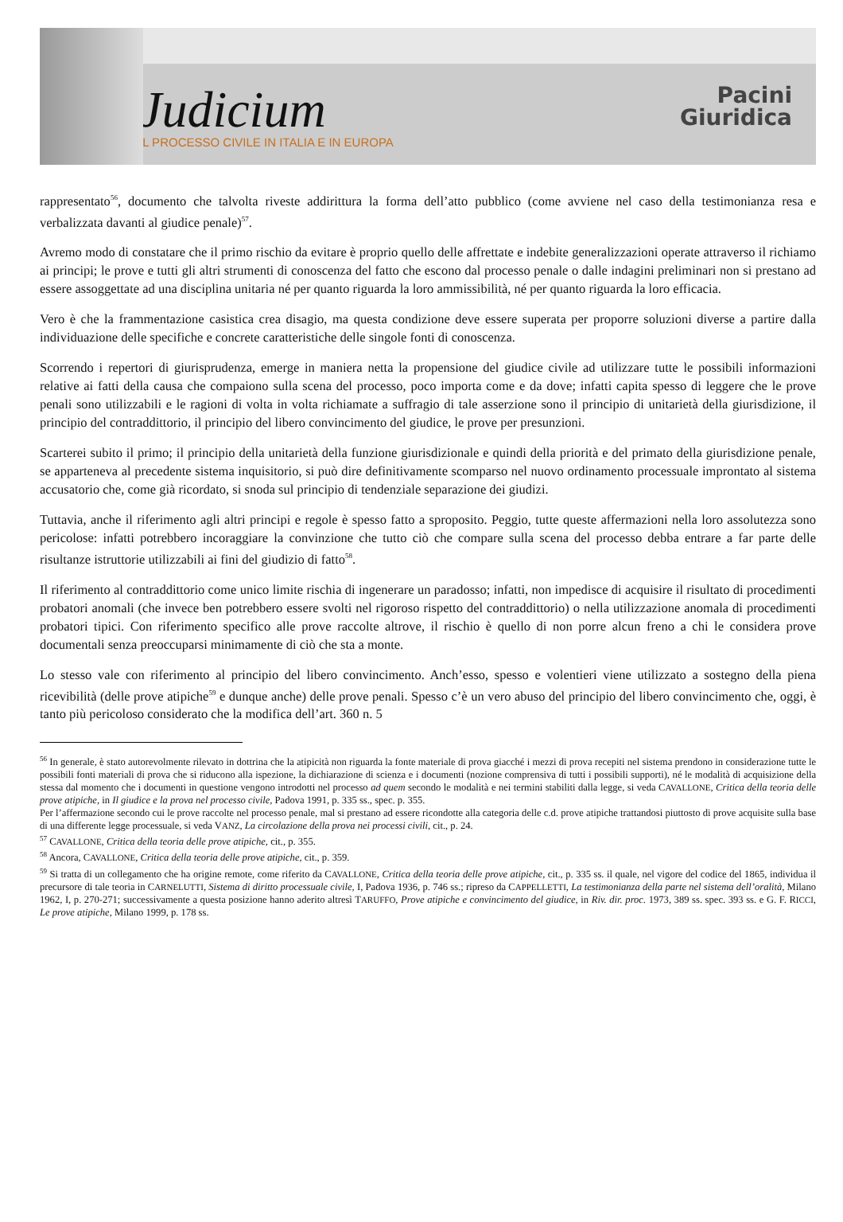Judicium
IL PROCESSO CIVILE IN ITALIA E IN EUROPA
Pacini
Giuridica
rappresentato<sup>56</sup>, documento che talvolta riveste addirittura la forma dell’atto pubblico (come avviene nel caso della testimonianza resa e verbalizzata davanti al giudice penale)<sup>57</sup>.
Avremo modo di constatare che il primo rischio da evitare è proprio quello delle affrettate e indebite generalizzazioni operate attraverso il richiamo ai principi; le prove e tutti gli altri strumenti di conoscenza del fatto che escono dal processo penale o dalle indagini preliminari non si prestano ad essere assoggettate ad una disciplina unitaria né per quanto riguarda la loro ammissibilità, né per quanto riguarda la loro efficacia.
Vero è che la frammentazione casistica crea disagio, ma questa condizione deve essere superata per proporre soluzioni diverse a partire dalla individuazione delle specifiche e concrete caratteristiche delle singole fonti di conoscenza.
Scorrendo i repertori di giurisprudenza, emerge in maniera netta la propensione del giudice civile ad utilizzare tutte le possibili informazioni relative ai fatti della causa che compaiono sulla scena del processo, poco importa come e da dove; infatti capita spesso di leggere che le prove penali sono utilizzabili e le ragioni di volta in volta richiamate a suffragio di tale asserzione sono il principio di unitarietà della giurisdizione, il principio del contraddittorio, il principio del libero convincimento del giudice, le prove per presunzioni.
Scarterei subito il primo; il principio della unitarietà della funzione giurisdizionale e quindi della priorità e del primato della giurisdizione penale, se apparteneva al precedente sistema inquisitorio, si può dire definitivamente scomparso nel nuovo ordinamento processuale improntato al sistema accusatorio che, come già ricordato, si snoda sul principio di tendenziale separazione dei giudizi.
Tuttavia, anche il riferimento agli altri principi e regole è spesso fatto a sproposito. Peggio, tutte queste affermazioni nella loro assolutezza sono pericolose: infatti potrebbero incoraggiare la convinzione che tutto ciò che compare sulla scena del processo debba entrare a far parte delle risultanze istruttorie utilizzabili ai fini del giudizio di fatto<sup>58</sup>.
Il riferimento al contraddittorio come unico limite rischia di ingenerare un paradosso; infatti, non impedisce di acquisire il risultato di procedimenti probatori anomali (che invece ben potrebbero essere svolti nel rigoroso rispetto del contraddittorio) o nella utilizzazione anomala di procedimenti probatori tipici. Con riferimento specifico alle prove raccolte altrove, il rischio è quello di non porre alcun freno a chi le considera prove documentali senza preoccuparsi minimamente di ciò che sta a monte.
Lo stesso vale con riferimento al principio del libero convincimento. Anch’esso, spesso e volentieri viene utilizzato a sostegno della piena ricevibilità (delle prove atipiche<sup>59</sup> e dunque anche) delle prove penali. Spesso c’è un vero abuso del principio del libero convincimento che, oggi, è tanto più pericoloso considerato che la modifica dell’art. 360 n. 5
<sup>56</sup> In generale, è stato autorevolmente rilevato in dottrina che la atipicità non riguarda la fonte materiale di prova giacché i mezzi di prova recepiti nel sistema prendono in considerazione tutte le possibili fonti materiali di prova che si riducono alla ispezione, la dichiarazione di scienza e i documenti (nozione comprensiva di tutti i possibili supporti), né le modalità di acquisizione della stessa dal momento che i documenti in questione vengono introdotti nel processo ad quem secondo le modalità e nei termini stabiliti dalla legge, si veda CAVALLONE, Critica della teoria delle prove atipiche, in Il giudice e la prova nel processo civile, Padova 1991, p. 335 ss., spec. p. 355.
Per l’affermazione secondo cui le prove raccolte nel processo penale, mal si prestano ad essere ricondotte alla categoria delle c.d. prove atipiche trattandosi piuttosto di prove acquisite sulla base di una differente legge processuale, si veda VANZ, La circolazione della prova nei processi civili, cit., p. 24.
<sup>57</sup> CAVALLONE, Critica della teoria delle prove atipiche, cit., p. 355.
<sup>58</sup> Ancora, CAVALLONE, Critica della teoria delle prove atipiche, cit., p. 359.
<sup>59</sup> Si tratta di un collegamento che ha origine remote, come riferito da CAVALLONE, Critica della teoria delle prove atipiche, cit., p. 335 ss. il quale, nel vigore del codice del 1865, individua il precursore di tale teoria in CARNELUTTI, Sistema di diritto processuale civile, I, Padova 1936, p. 746 ss.; ripreso da CAPPELLETTI, La testimonianza della parte nel sistema dell’oralità, Milano 1962, I, p. 270-271; successivamente a questa posizione hanno aderito altresì TARUFFO, Prove atipiche e convincimento del giudice, in Riv. dir. proc. 1973, 389 ss. spec. 393 ss. e G. F. RICCI, Le prove atipiche, Milano 1999, p. 178 ss.